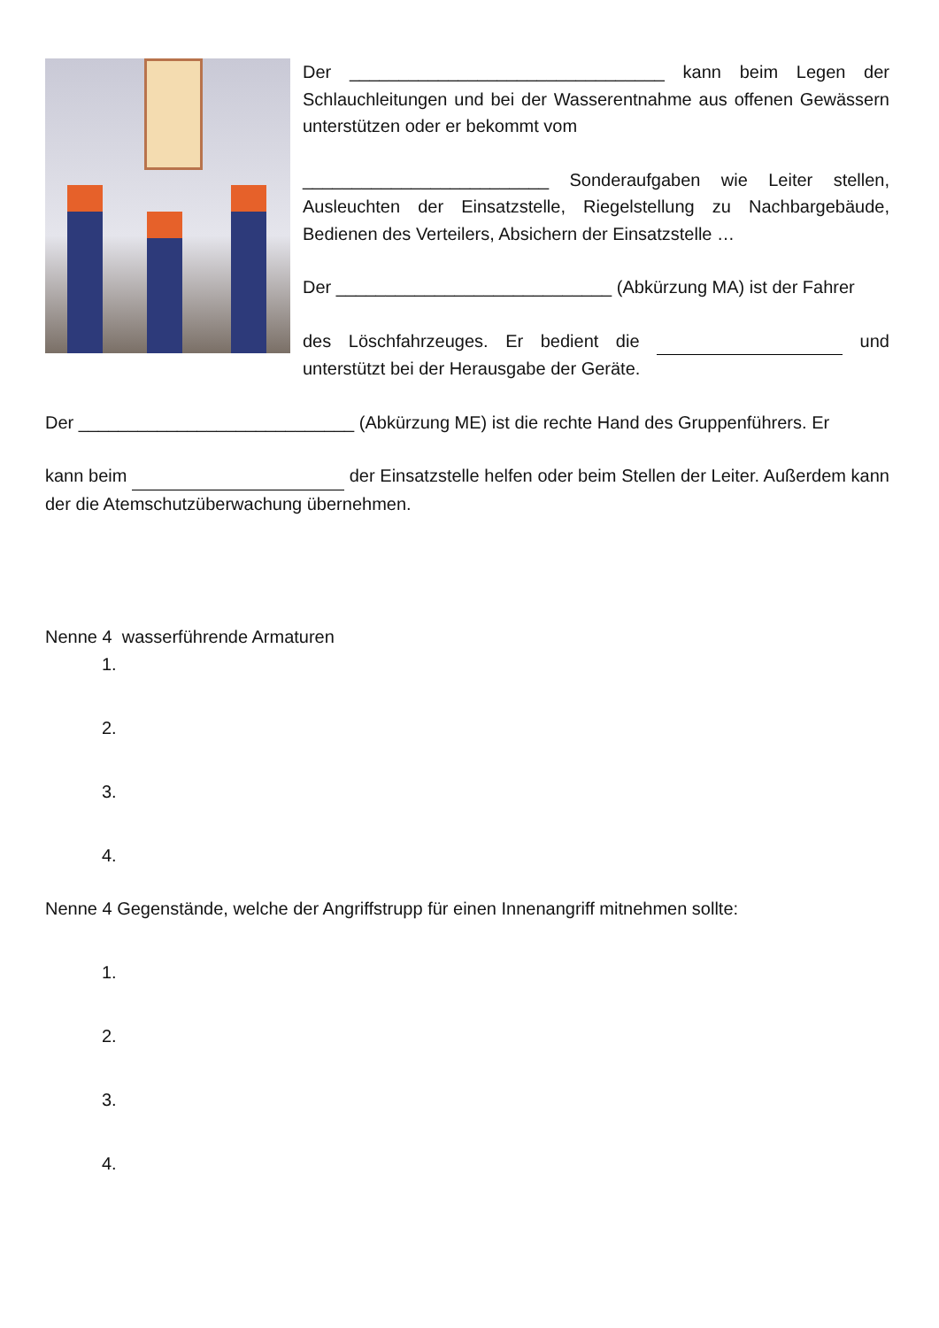Der ________________________________ kann beim Legen der Schlauchleitungen und bei der Wasserentnahme aus offenen Gewässern unterstützen oder er bekommt vom
_________________________ Sonderaufgaben wie Leiter stellen, Ausleuchten der Einsatzstelle, Riegelstellung zu Nachbargebäude, Bedienen des Verteilers, Absichern der Einsatzstelle …
Der ____________________________ (Abkürzung MA) ist der Fahrer
des Löschfahrzeuges. Er bedient die und unterstützt bei der Herausgabe der Geräte.
Der ____________________________ (Abkürzung ME) ist die rechte Hand des Gruppenführers. Er
kann beim der Einsatzstelle helfen oder beim Stellen der Leiter. Außerdem kann der die Atemschutzüberwachung übernehmen.
Nenne 4 wasserführende Armaturen
1.
2.
3.
4.
Nenne 4 Gegenstände, welche der Angriffstrupp für einen Innenangriff mitnehmen sollte:
1.
2.
3.
4.